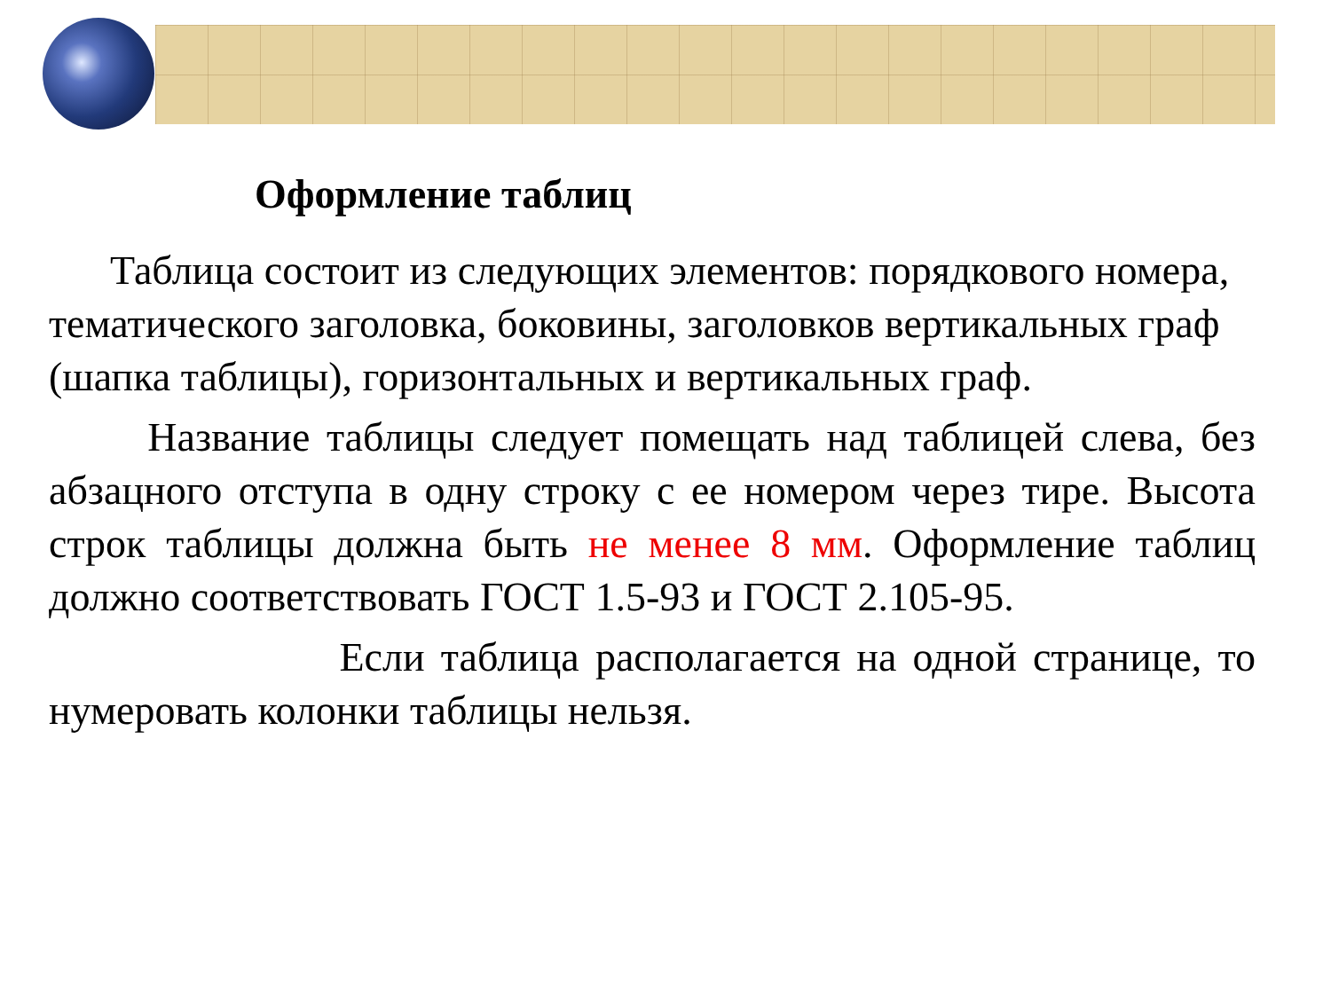Оформление таблиц
Таблица состоит из следующих элементов: порядкового номера, тематического заголовка, боковины, заголовков вертикальных граф (шапка таблицы), горизонтальных и вертикальных граф.
Название таблицы следует помещать над таблицей слева, без абзацного отступа в одну строку с ее номером через тире. Высота строк таблицы должна быть не менее 8 мм. Оформление таблиц должно соответствовать ГОСТ 1.5-93 и ГОСТ 2.105-95.
Если таблица располагается на одной странице, то нумеровать колонки таблицы нельзя.